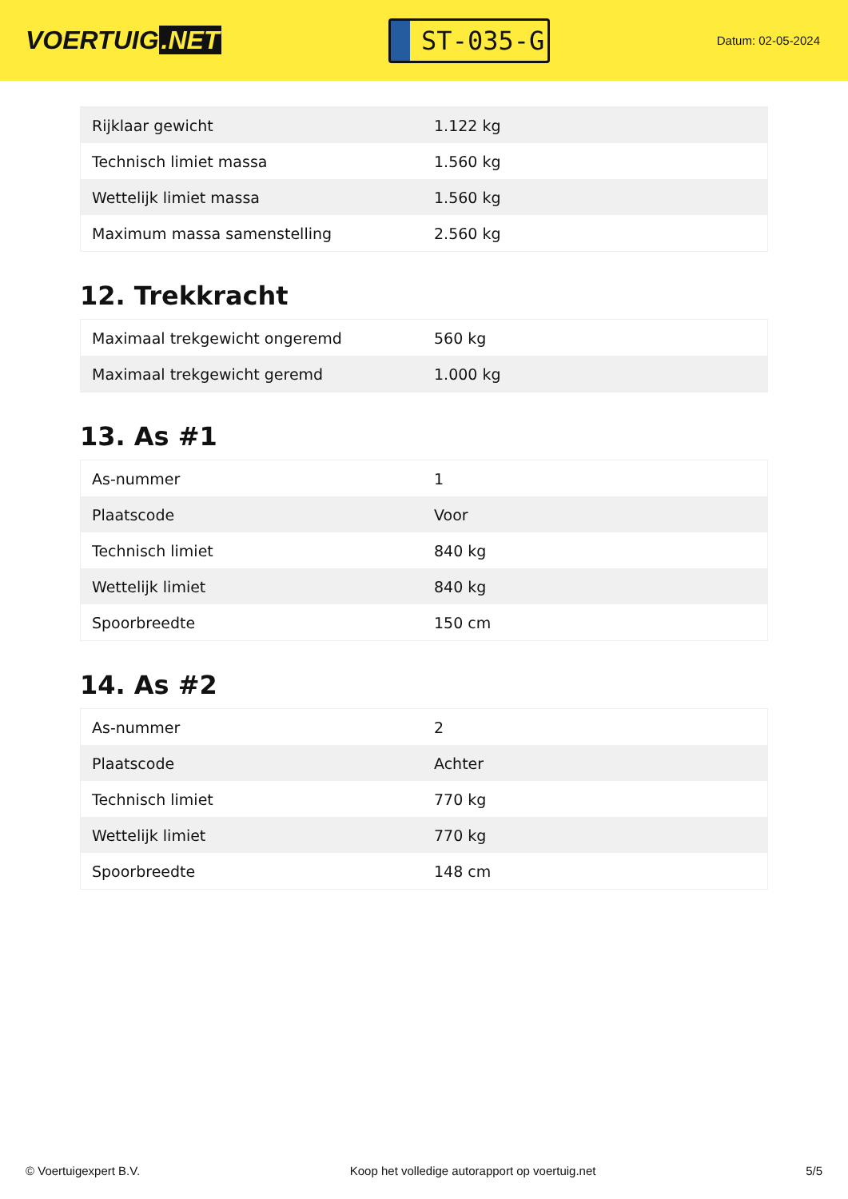VOERTUIG.NET
ST-035-G
Datum: 02-05-2024
| Rijklaar gewicht | 1.122 kg |
| Technisch limiet massa | 1.560 kg |
| Wettelijk limiet massa | 1.560 kg |
| Maximum massa samenstelling | 2.560 kg |
12. Trekkracht
| Maximaal trekgewicht ongeremd | 560 kg |
| Maximaal trekgewicht geremd | 1.000 kg |
13. As #1
| As-nummer | 1 |
| Plaatscode | Voor |
| Technisch limiet | 840 kg |
| Wettelijk limiet | 840 kg |
| Spoorbreedte | 150 cm |
14. As #2
| As-nummer | 2 |
| Plaatscode | Achter |
| Technisch limiet | 770 kg |
| Wettelijk limiet | 770 kg |
| Spoorbreedte | 148 cm |
© Voertuigexpert B.V. Koop het volledige autorapport op voertuig.net 5/5